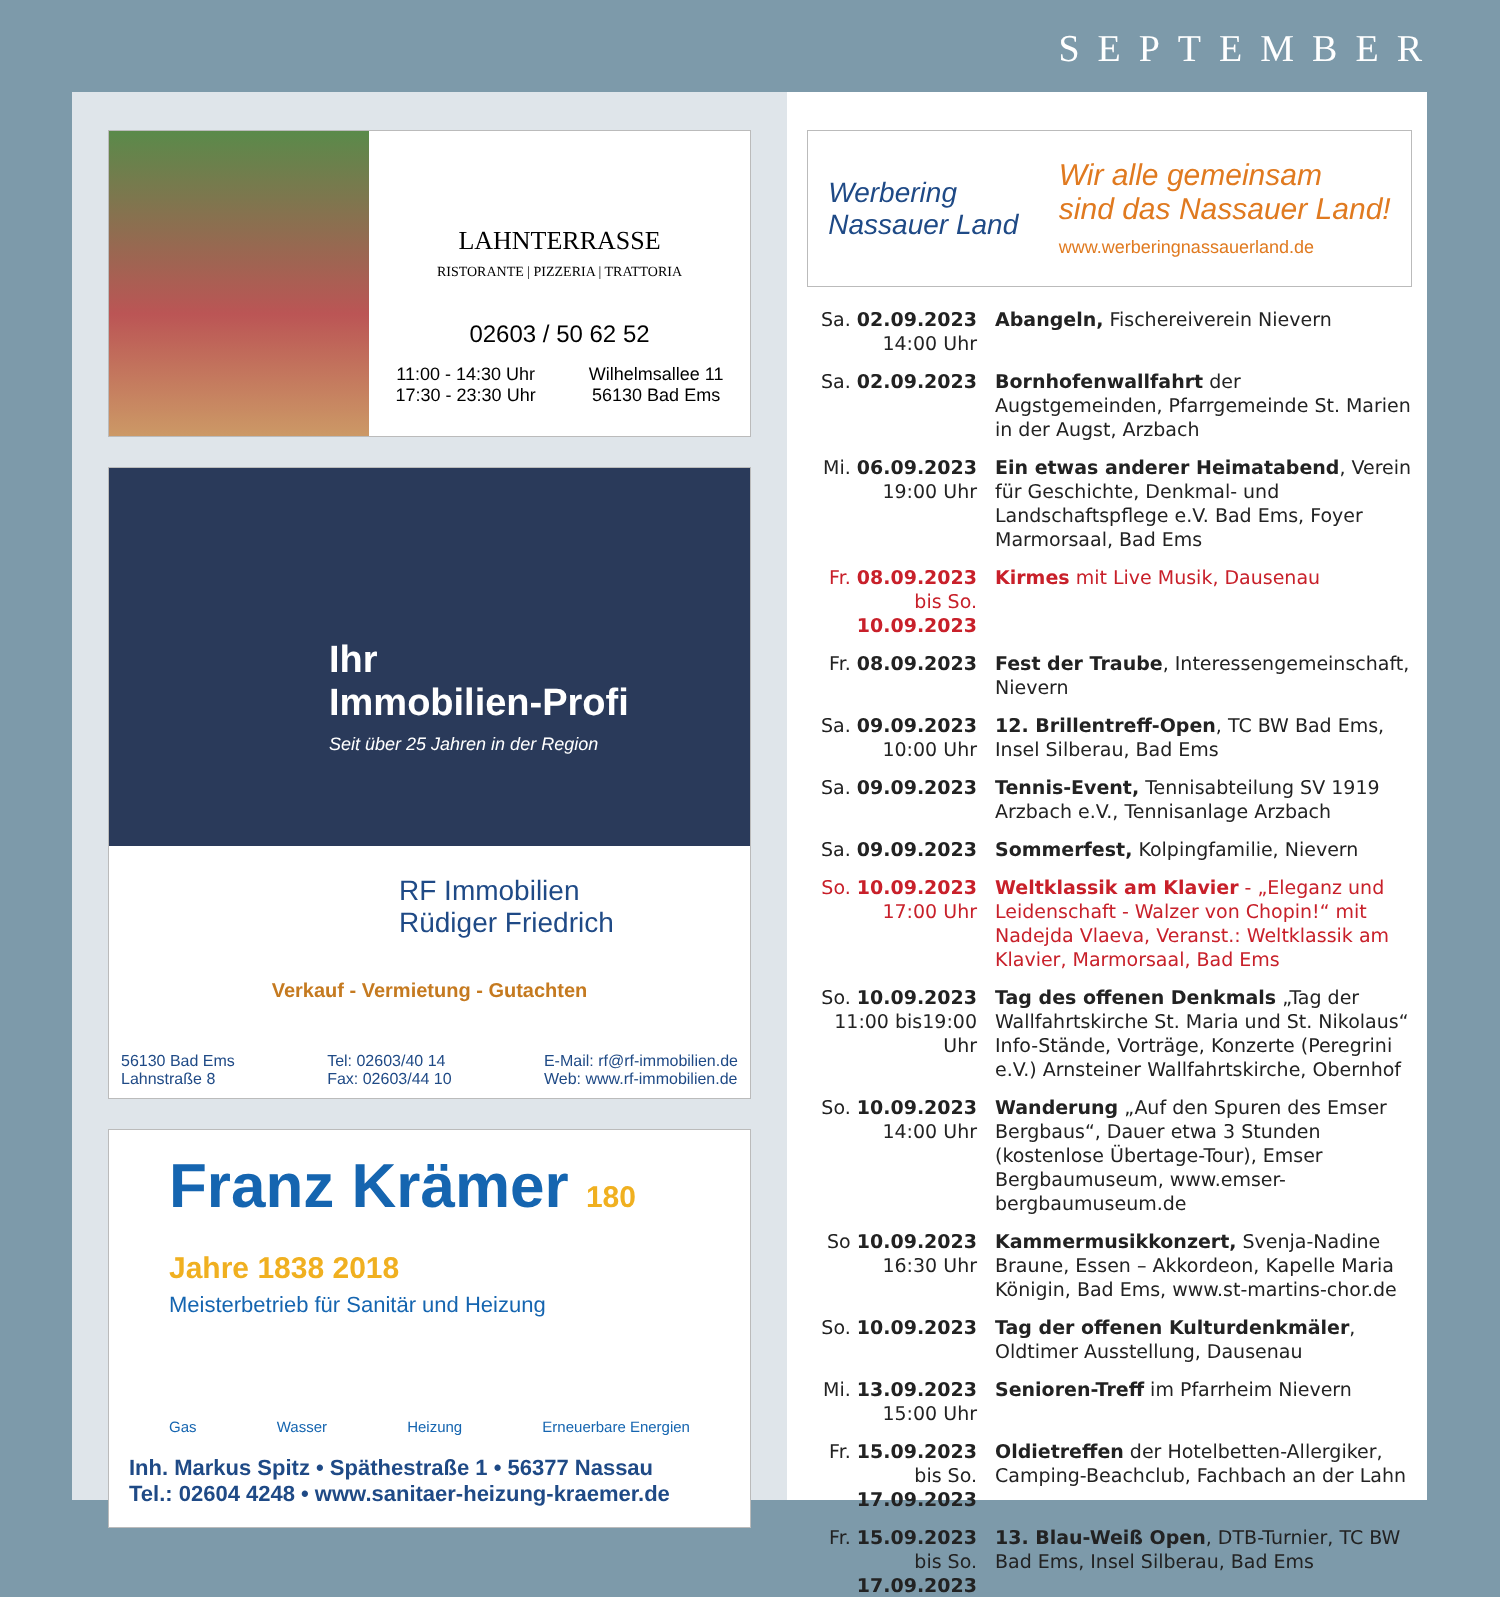SEPTEMBER
LAHNTERRASSE
RISTORANTE | PIZZERIA | TRATTORIA
02603 / 50 62 52
11:00 - 14:30 Uhr
17:30 - 23:30 Uhr
Wilhelmsallee 11
56130 Bad Ems
Ihr
Immobilien-Profi
Seit über 25 Jahren in der Region
RF Immobilien
Rüdiger Friedrich
Verkauf - Vermietung - Gutachten
56130 Bad Ems
Lahnstraße 8
Tel: 02603/40 14
Fax: 02603/44 10
E-Mail: rf@rf-immobilien.de
Web: www.rf-immobilien.de
Franz Krämer 180 Jahre 1838 2018
Meisterbetrieb für Sanitär und Heizung
Gas Wasser Heizung Erneuerbare Energien
Inh. Markus Spitz • Späthestraße 1 • 56377 Nassau
Tel.: 02604 4248 • www.sanitaer-heizung-kraemer.de
Werbering
Nassauer Land
Wir alle gemeinsam
sind das Nassauer Land!
www.werberingnassauerland.de
Sa. 02.09.2023
14:00 Uhr
Abangeln, Fischereiverein Nievern
Sa. 02.09.2023 Bornhofenwallfahrt der Augstgemeinden, Pfarrgemeinde St. Marien in der Augst, Arzbach
Mi. 06.09.2023
19:00 Uhr
Ein etwas anderer Heimatabend, Verein für Geschichte, Denkmal- und Landschaftspflege e.V. Bad Ems, Foyer Marmorsaal, Bad Ems
Fr. 08.09.2023
bis So. 10.09.2023
Kirmes mit Live Musik, Dausenau
Fr. 08.09.2023 Fest der Traube, Interessengemeinschaft, Nievern
Sa. 09.09.2023
10:00 Uhr
12. Brillentreff-Open, TC BW Bad Ems, Insel Silberau, Bad Ems
Sa. 09.09.2023 Tennis-Event, Tennisabteilung SV 1919 Arzbach e.V., Tennisanlage Arzbach
Sa. 09.09.2023 Sommerfest, Kolpingfamilie, Nievern
So. 10.09.2023
17:00 Uhr
Weltklassik am Klavier - „Eleganz und Leidenschaft - Walzer von Chopin!“ mit Nadejda Vlaeva, Veranst.: Weltklassik am Klavier, Marmorsaal, Bad Ems
So. 10.09.2023
11:00 bis19:00 Uhr
Tag des offenen Denkmals „Tag der Wallfahrtskirche St. Maria und St. Nikolaus“ Info-Stände, Vorträge, Konzerte (Peregrini e.V.) Arnsteiner Wallfahrtskirche, Obernhof
So. 10.09.2023
14:00 Uhr
Wanderung „Auf den Spuren des Emser Bergbaus“, Dauer etwa 3 Stunden (kostenlose Übertage-Tour), Emser Bergbaumuseum, www.emser-bergbaumuseum.de
So 10.09.2023
16:30 Uhr
Kammermusikkonzert, Svenja-Nadine Braune, Essen – Akkordeon, Kapelle Maria Königin, Bad Ems, www.st-martins-chor.de
So. 10.09.2023 Tag der offenen Kulturdenkmäler, Oldtimer Ausstellung, Dausenau
Mi. 13.09.2023
15:00 Uhr
Senioren-Treff im Pfarrheim Nievern
Fr. 15.09.2023
bis So. 17.09.2023
Oldietreffen der Hotelbetten-Allergiker, Camping-Beachclub, Fachbach an der Lahn
Fr. 15.09.2023
bis So. 17.09.2023
13. Blau-Weiß Open, DTB-Turnier, TC BW Bad Ems, Insel Silberau, Bad Ems